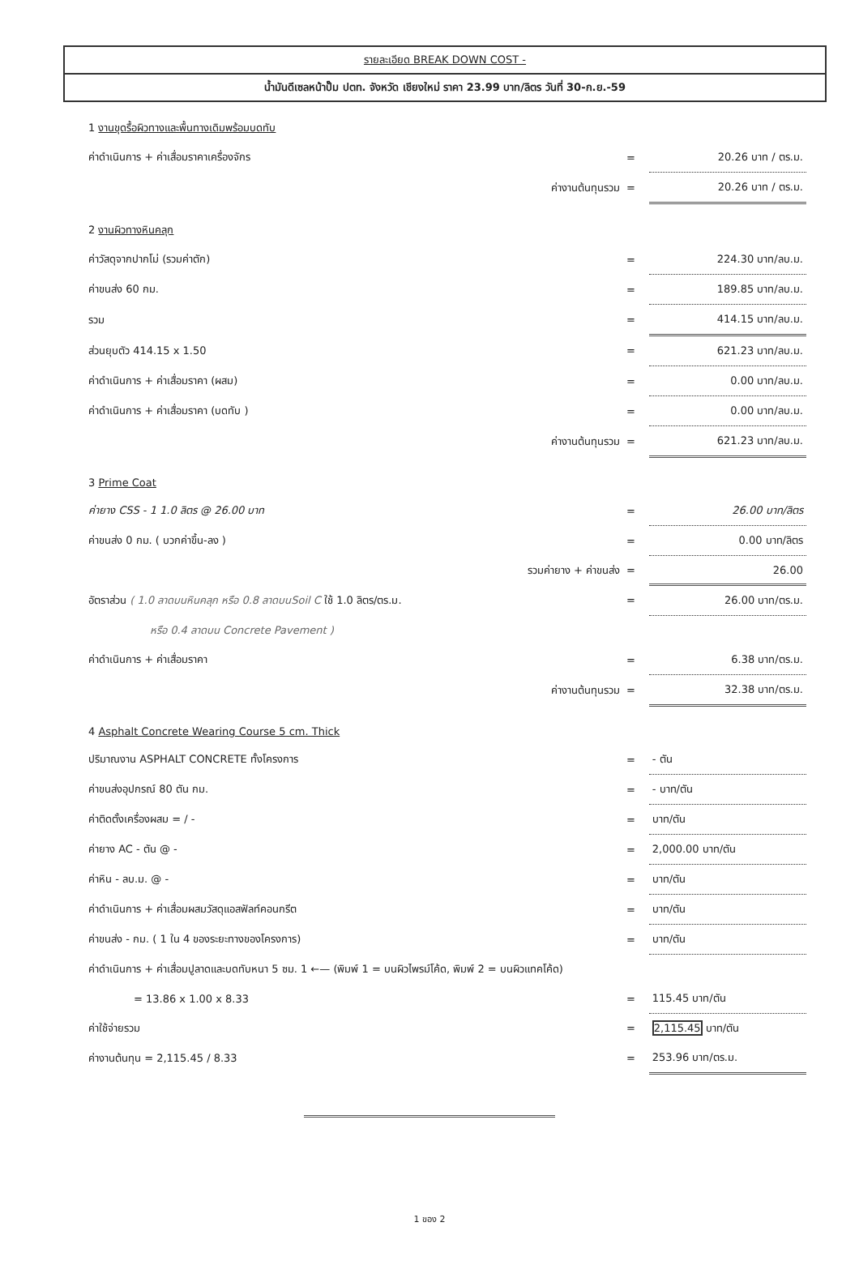รายละเอียด BREAK DOWN COST -
น้ำมันดีเซลหน้าปั๊ม ปตท. จังหวัด เชียงใหม่ ราคา 23.99 บาท/ลิตร วันที่ 30-ก.ย.-59
| 1 งานขุดรื้อผิวทางและพื้นทางเดิมพร้อมบดทับ | | |
| ค่าดำเนินการ + ค่าเสื่อมราคาเครื่องจักร | = | 20.26 บาท / ตร.ม. |
| ค่างานต้นทุนรวม | = | 20.26 บาท / ตร.ม. |
| 2 งานผิวทางหินคลุก | | |
| ค่าวัสดุจากปากโม่ (รวมค่าตัก) | = | 224.30 บาท/ลบ.ม. |
| ค่าขนส่ง 60 กม. | = | 189.85 บาท/ลบ.ม. |
| รวม | = | 414.15 บาท/ลบ.ม. |
| ส่วนยุบตัว 414.15 x 1.50 | = | 621.23 บาท/ลบ.ม. |
| ค่าดำเนินการ + ค่าเสื่อมราคา (ผสม) | = | 0.00 บาท/ลบ.ม. |
| ค่าดำเนินการ + ค่าเสื่อมราคา (บดทับ ) | = | 0.00 บาท/ลบ.ม. |
| ค่างานต้นทุนรวม | = | 621.23 บาท/ลบ.ม. |
| 3 Prime Coat | | |
| ค่ายาง CSS - 1 1.0 ลิตร @ 26.00 บาท | = | 26.00 บาท/ลิตร |
| ค่าขนส่ง 0 กม. ( บวกค่าขึ้น-ลง ) | = | 0.00 บาท/ลิตร |
| รวมค่ายาง + ค่าขนส่ง | = | 26.00 |
| อัตราส่วน ( 1.0 ลาดบนหินคลุก หรือ 0.8 ลาดบนSoil C ใช้ 1.0 ลิตร/ตร.ม. | = | 26.00 บาท/ตร.ม. |
| หรือ 0.4 ลาดบน Concrete Pavement ) | | |
| ค่าดำเนินการ + ค่าเสื่อมราคา | = | 6.38 บาท/ตร.ม. |
| ค่างานต้นทุนรวม | = | 32.38 บาท/ตร.ม. |
| 4 Asphalt Concrete Wearing Course 5 cm. Thick | | |
| ปริมาณงาน ASPHALT CONCRETE ทั้งโครงการ | = | - ตัน |
| ค่าขนส่งอุปกรณ์ 80 ตัน กม. | = | - บาท/ตัน |
| ค่าติดตั้งเครื่องผสม = / - | = | บาท/ตัน |
| ค่ายาง AC - ตัน @ - | = | 2,000.00 บาท/ตัน |
| ค่าหิน - ลบ.ม. @ - | = | บาท/ตัน |
| ค่าดำเนินการ + ค่าเสื่อมผสมวัสดุแอสฟัลท์คอนกรีต | = | บาท/ตัน |
| ค่าขนส่ง - กม. ( 1 ใน 4 ของระยะทางของโครงการ) | = | บาท/ตัน |
| ค่าดำเนินการ + ค่าเสื่อมปูลาดและบดทับหนา 5 ซม. 1 ←— (พิมพ์ 1 = บนผิวไพรม์โค้ด, พิมพ์ 2 = บนผิวแทคโค้ด) | | |
| = 13.86 x 1.00 x 8.33 | = | 115.45 บาท/ตัน |
| ค่าใช้จ่ายรวม | = | 2,115.45 บาท/ตัน |
| ค่างานต้นทุน = 2,115.45 / 8.33 | = | 253.96 บาท/ตร.ม. |
1 ของ 2